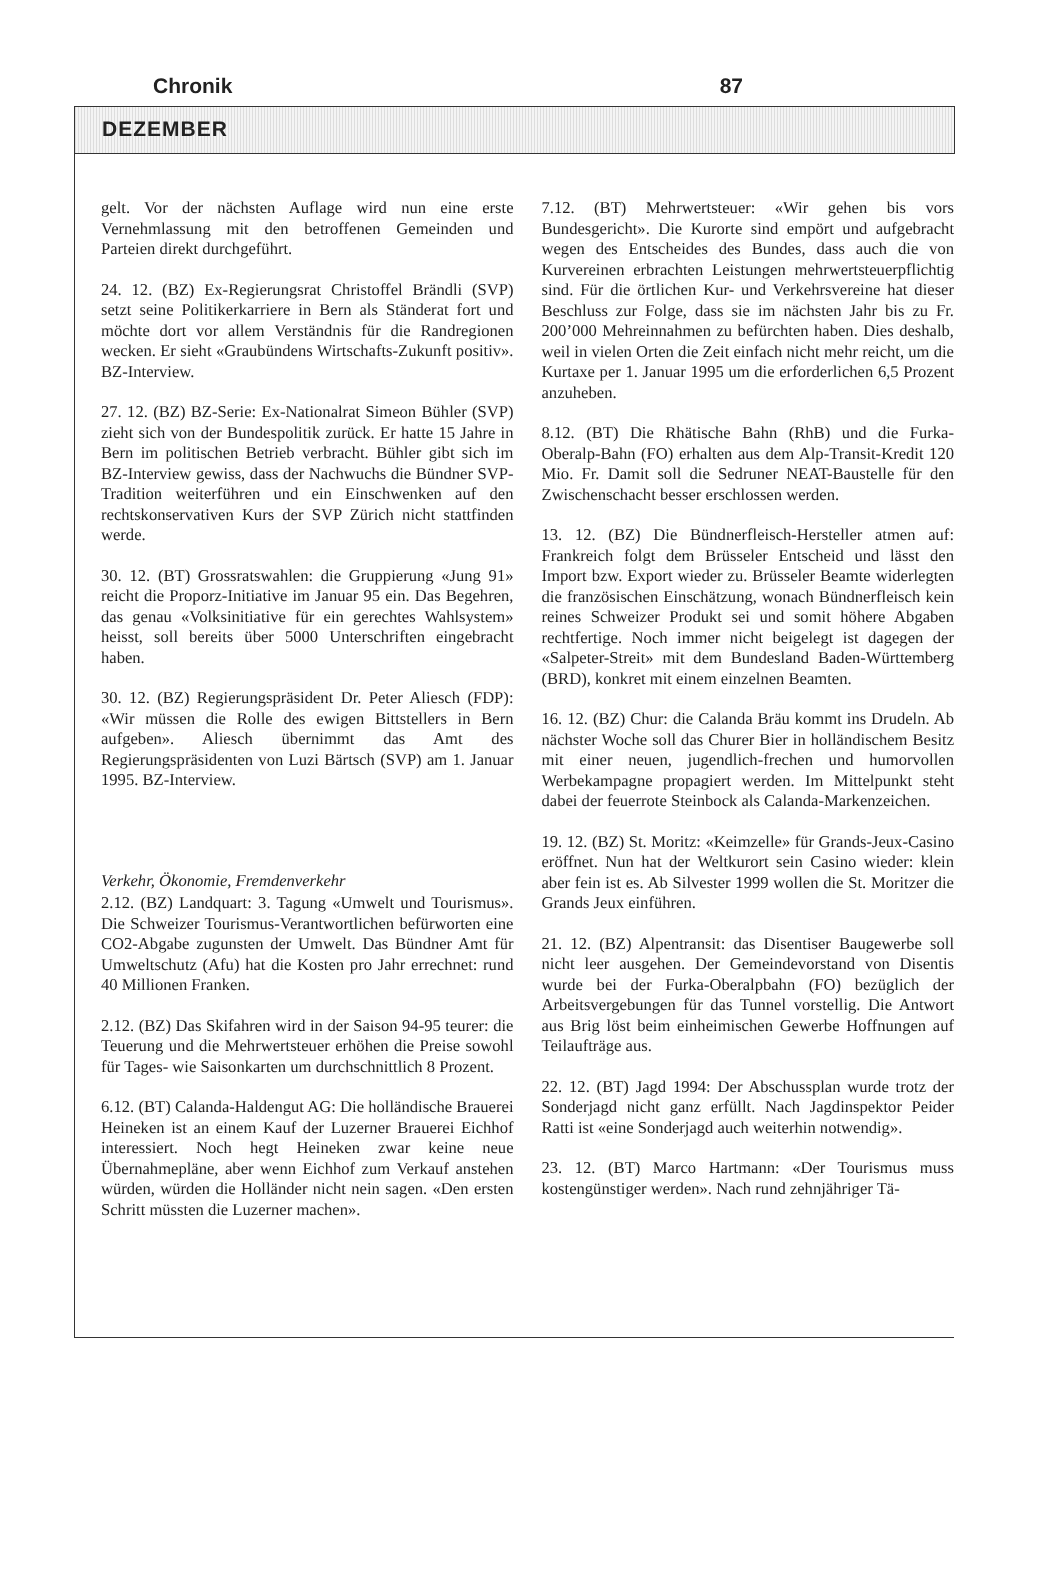Chronik 87
DEZEMBER
gelt. Vor der nächsten Auflage wird nun eine erste Vernehmlassung mit den betroffenen Gemeinden und Parteien direkt durchgeführt.
24. 12. (BZ) Ex-Regierungsrat Christoffel Brändli (SVP) setzt seine Politikerkarriere in Bern als Ständerat fort und möchte dort vor allem Verständnis für die Randregionen wecken. Er sieht «Graubündens Wirtschafts-Zukunft positiv». BZ-Interview.
27. 12. (BZ) BZ-Serie: Ex-Nationalrat Simeon Bühler (SVP) zieht sich von der Bundespolitik zurück. Er hatte 15 Jahre in Bern im politischen Betrieb verbracht. Bühler gibt sich im BZ-Interview gewiss, dass der Nachwuchs die Bündner SVP-Tradition weiterführen und ein Einschwenken auf den rechtskonservativen Kurs der SVP Zürich nicht stattfinden werde.
30. 12. (BT) Grossratswahlen: die Gruppierung «Jung 91» reicht die Proporz-Initiative im Januar 95 ein. Das Begehren, das genau «Volksinitiative für ein gerechtes Wahlsystem» heisst, soll bereits über 5000 Unterschriften eingebracht haben.
30. 12. (BZ) Regierungspräsident Dr. Peter Aliesch (FDP): «Wir müssen die Rolle des ewigen Bittstellers in Bern aufgeben». Aliesch übernimmt das Amt des Regierungspräsidenten von Luzi Bärtsch (SVP) am 1. Januar 1995. BZ-Interview.
Verkehr, Ökonomie, Fremdenverkehr
2.12. (BZ) Landquart: 3. Tagung «Umwelt und Tourismus». Die Schweizer Tourismus-Verantwortlichen befürworten eine CO2-Abgabe zugunsten der Umwelt. Das Bündner Amt für Umweltschutz (Afu) hat die Kosten pro Jahr errechnet: rund 40 Millionen Franken.
2.12. (BZ) Das Skifahren wird in der Saison 94-95 teurer: die Teuerung und die Mehrwertsteuer erhöhen die Preise sowohl für Tages- wie Saisonkarten um durchschnittlich 8 Prozent.
6.12. (BT) Calanda-Haldengut AG: Die holländische Brauerei Heineken ist an einem Kauf der Luzerner Brauerei Eichhof interessiert. Noch hegt Heineken zwar keine neue Übernahmepläne, aber wenn Eichhof zum Verkauf anstehen würden, würden die Holländer nicht nein sagen. «Den ersten Schritt müssten die Luzerner machen».
7.12. (BT) Mehrwertsteuer: «Wir gehen bis vors Bundesgericht». Die Kurorte sind empört und aufgebracht wegen des Entscheides des Bundes, dass auch die von Kurvereinen erbrachten Leistungen mehrwertsteuerpflichtig sind. Für die örtlichen Kur- und Verkehrsvereine hat dieser Beschluss zur Folge, dass sie im nächsten Jahr bis zu Fr. 200’000 Mehreinnahmen zu befürchten haben. Dies deshalb, weil in vielen Orten die Zeit einfach nicht mehr reicht, um die Kurtaxe per 1. Januar 1995 um die erforderlichen 6,5 Prozent anzuheben.
8.12. (BT) Die Rhätische Bahn (RhB) und die Furka-Oberalp-Bahn (FO) erhalten aus dem Alp-Transit-Kredit 120 Mio. Fr. Damit soll die Sedruner NEAT-Baustelle für den Zwischenschacht besser erschlossen werden.
13. 12. (BZ) Die Bündnerfleisch-Hersteller atmen auf: Frankreich folgt dem Brüsseler Entscheid und lässt den Import bzw. Export wieder zu. Brüsseler Beamte widerlegten die französischen Einschätzung, wonach Bündnerfleisch kein reines Schweizer Produkt sei und somit höhere Abgaben rechtfertige. Noch immer nicht beigelegt ist dagegen der «Salpeter-Streit» mit dem Bundesland Baden-Württemberg (BRD), konkret mit einem einzelnen Beamten.
16. 12. (BZ) Chur: die Calanda Bräu kommt ins Drudeln. Ab nächster Woche soll das Churer Bier in holländischem Besitz mit einer neuen, jugendlich-frechen und humorvollen Werbekampagne propagiert werden. Im Mittelpunkt steht dabei der feuerrote Steinbock als Calanda-Markenzeichen.
19. 12. (BZ) St. Moritz: «Keimzelle» für Grands-Jeux-Casino eröffnet. Nun hat der Weltkurort sein Casino wieder: klein aber fein ist es. Ab Silvester 1999 wollen die St. Moritzer die Grands Jeux einführen.
21. 12. (BZ) Alpentransit: das Disentiser Baugewerbe soll nicht leer ausgehen. Der Gemeindevorstand von Disentis wurde bei der Furka-Oberalpbahn (FO) bezüglich der Arbeitsvergebungen für das Tunnel vorstellig. Die Antwort aus Brig löst beim einheimischen Gewerbe Hoffnungen auf Teilaufträge aus.
22. 12. (BT) Jagd 1994: Der Abschussplan wurde trotz der Sonderjagd nicht ganz erfüllt. Nach Jagdinspektor Peider Ratti ist «eine Sonderjagd auch weiterhin notwendig».
23. 12. (BT) Marco Hartmann: «Der Tourismus muss kostengünstiger werden». Nach rund zehnjähriger Tä-